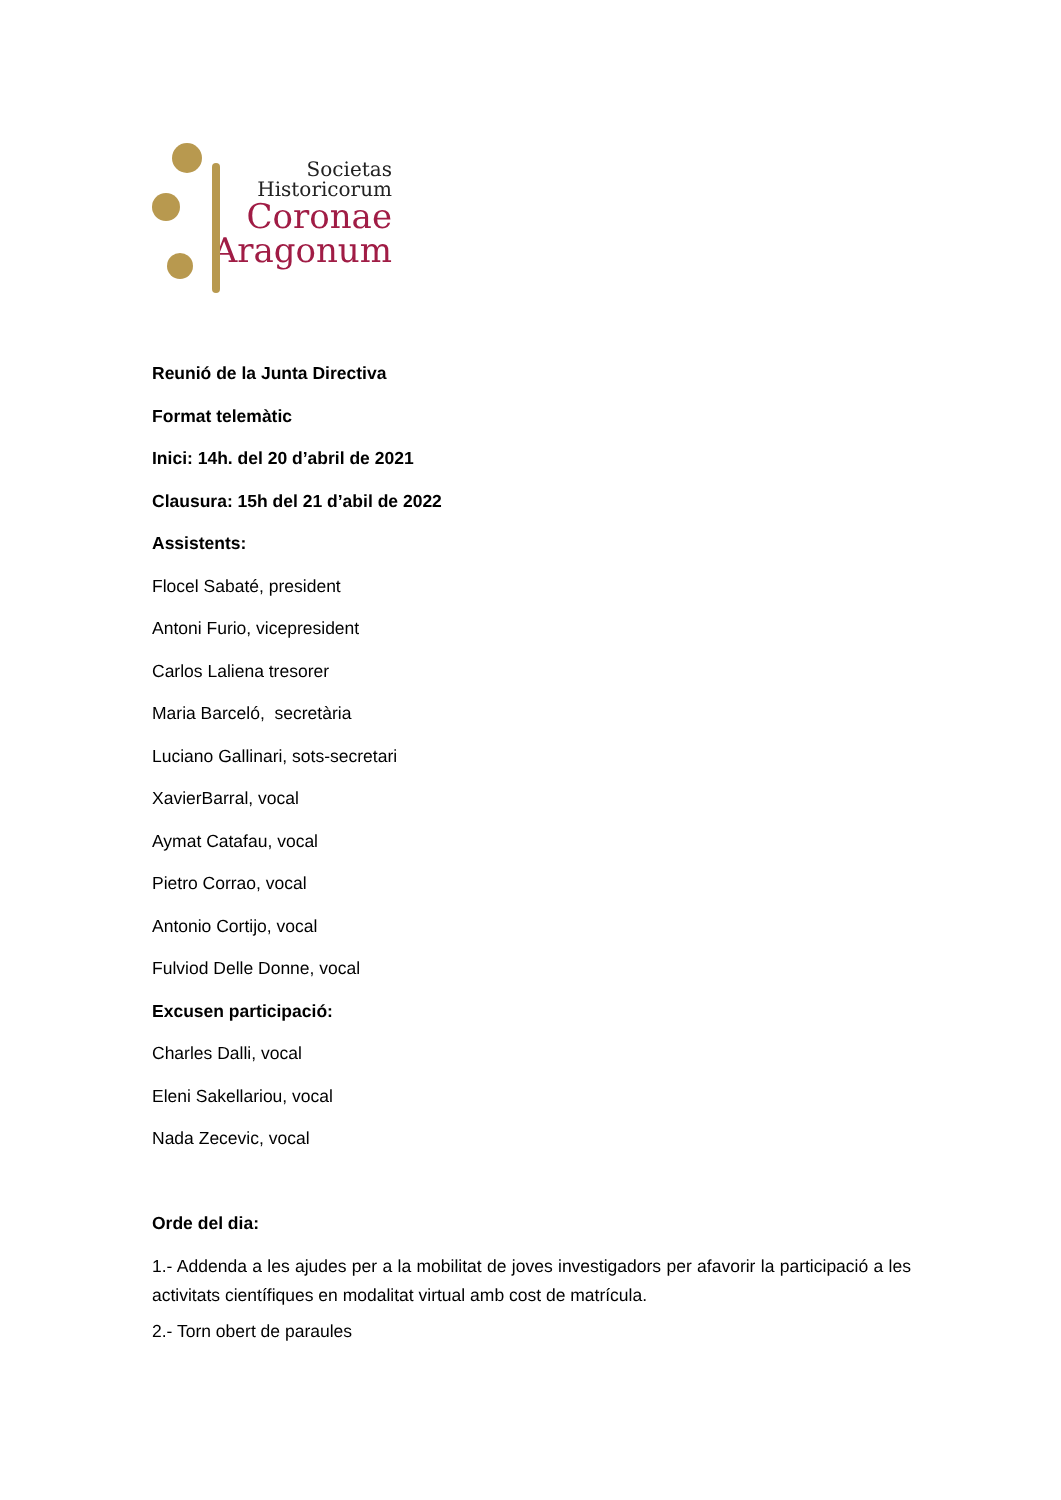Societas
Historicorum
Coronae
Aragonum
Reunió de la Junta Directiva
Format telemàtic
Inici: 14h. del 20 d’abril de 2021
Clausura: 15h del 21 d’abil de 2022
Assistents:
Flocel Sabaté, president
Antoni Furio, vicepresident
Carlos Laliena tresorer
Maria Barceló, secretària
Luciano Gallinari, sots-secretari
XavierBarral, vocal
Aymat Catafau, vocal
Pietro Corrao, vocal
Antonio Cortijo, vocal
Fulviod Delle Donne, vocal
Excusen participació:
Charles Dalli, vocal
Eleni Sakellariou, vocal
Nada Zecevic, vocal
Orde del dia:
1.- Addenda a les ajudes per a la mobilitat de joves investigadors per afavorir la participació a les activitats científiques en modalitat virtual amb cost de matrícula.
2.- Torn obert de paraules